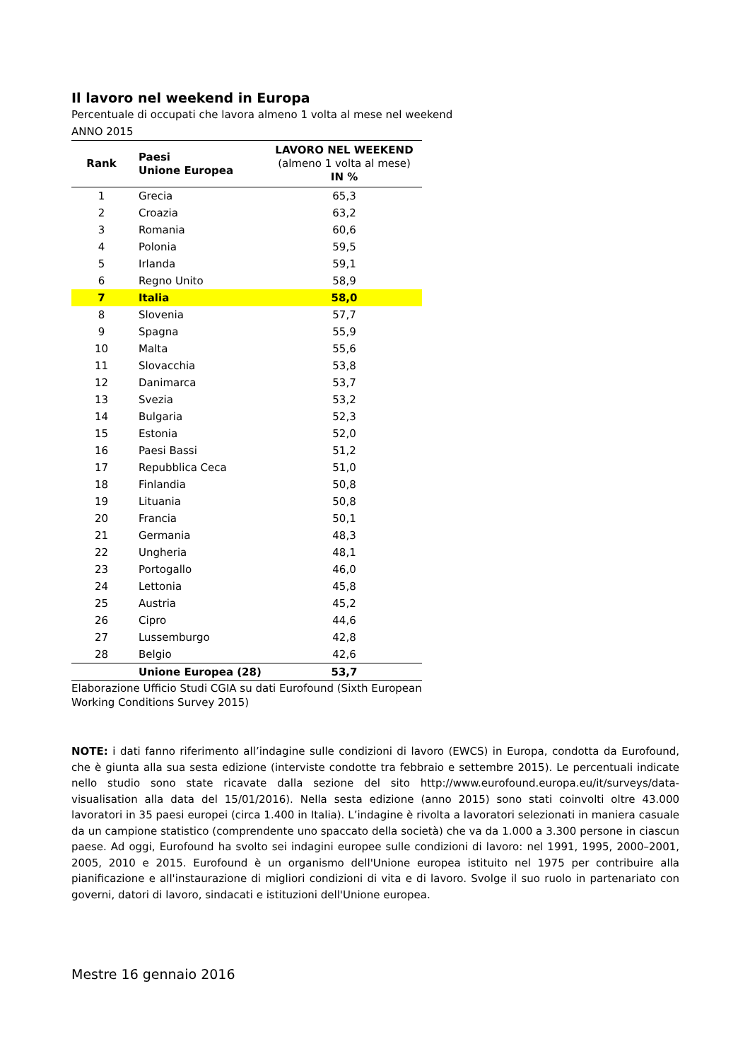Il lavoro nel weekend in Europa
Percentuale di occupati che lavora almeno 1 volta al mese nel weekend
ANNO 2015
| Rank | Paesi Unione Europea | LAVORO NEL WEEKEND (almeno 1 volta al mese) IN % |
| --- | --- | --- |
| 1 | Grecia | 65,3 |
| 2 | Croazia | 63,2 |
| 3 | Romania | 60,6 |
| 4 | Polonia | 59,5 |
| 5 | Irlanda | 59,1 |
| 6 | Regno Unito | 58,9 |
| 7 | Italia | 58,0 |
| 8 | Slovenia | 57,7 |
| 9 | Spagna | 55,9 |
| 10 | Malta | 55,6 |
| 11 | Slovacchia | 53,8 |
| 12 | Danimarca | 53,7 |
| 13 | Svezia | 53,2 |
| 14 | Bulgaria | 52,3 |
| 15 | Estonia | 52,0 |
| 16 | Paesi Bassi | 51,2 |
| 17 | Repubblica Ceca | 51,0 |
| 18 | Finlandia | 50,8 |
| 19 | Lituania | 50,8 |
| 20 | Francia | 50,1 |
| 21 | Germania | 48,3 |
| 22 | Ungheria | 48,1 |
| 23 | Portogallo | 46,0 |
| 24 | Lettonia | 45,8 |
| 25 | Austria | 45,2 |
| 26 | Cipro | 44,6 |
| 27 | Lussemburgo | 42,8 |
| 28 | Belgio | 42,6 |
| | Unione Europea (28) | 53,7 |
Elaborazione Ufficio Studi CGIA su dati Eurofound (Sixth European Working Conditions Survey 2015)
NOTE: i dati fanno riferimento all’indagine sulle condizioni di lavoro (EWCS) in Europa, condotta da Eurofound, che è giunta alla sua sesta edizione (interviste condotte tra febbraio e settembre 2015). Le percentuali indicate nello studio sono state ricavate dalla sezione del sito http://www.eurofound.europa.eu/it/surveys/data-visualisation alla data del 15/01/2016). Nella sesta edizione (anno 2015) sono stati coinvolti oltre 43.000 lavoratori in 35 paesi europei (circa 1.400 in Italia). L’indagine è rivolta a lavoratori selezionati in maniera casuale da un campione statistico (comprendente uno spaccato della società) che va da 1.000 a 3.300 persone in ciascun paese. Ad oggi, Eurofound ha svolto sei indagini europee sulle condizioni di lavoro: nel 1991, 1995, 2000–2001, 2005, 2010 e 2015. Eurofound è un organismo dell'Unione europea istituito nel 1975 per contribuire alla pianificazione e all'instaurazione di migliori condizioni di vita e di lavoro. Svolge il suo ruolo in partenariato con governi, datori di lavoro, sindacati e istituzioni dell'Unione europea.
Mestre 16 gennaio 2016